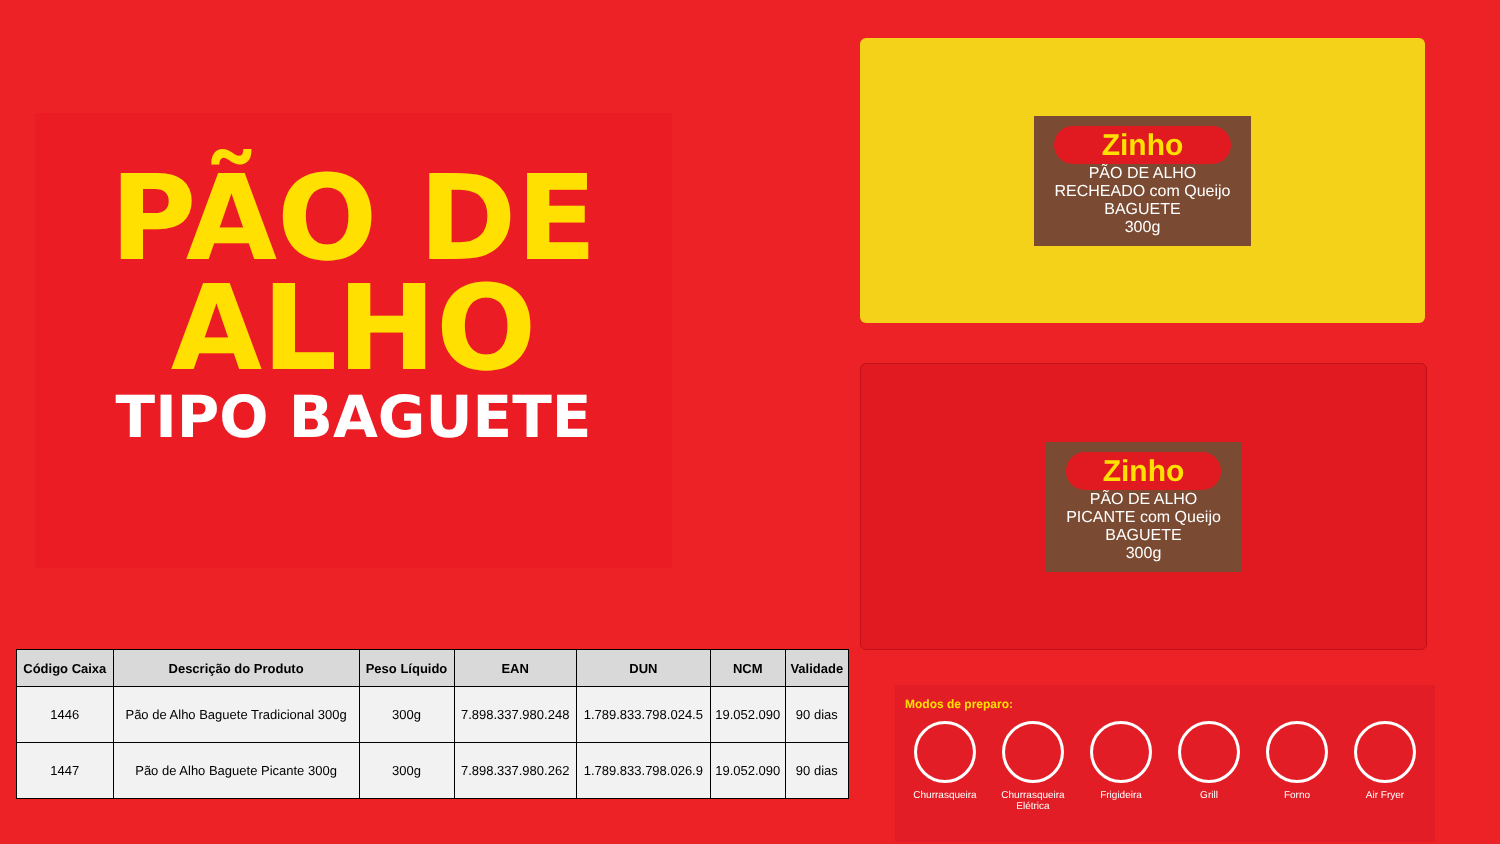PÃO DE
ALHO
TIPO BAGUETE
| Código Caixa | Descrição do Produto | Peso Líquido | EAN | DUN | NCM | Validade |
| --- | --- | --- | --- | --- | --- | --- |
| 1446 | Pão de Alho Baguete Tradicional 300g | 300g | 7.898.337.980.248 | 1.789.833.798.024.5 | 19.052.090 | 90 dias |
| 1447 | Pão de Alho Baguete Picante 300g | 300g | 7.898.337.980.262 | 1.789.833.798.026.9 | 19.052.090 | 90 dias |
Zinho
PÃO DE ALHO
RECHEADO com Queijo
BAGUETE
300g
Zinho
PÃO DE ALHO
PICANTE com Queijo
BAGUETE
300g
Modos de preparo:
Churrasqueira Churrasqueira Elétrica
Frigideira Grill Forno Air Fryer